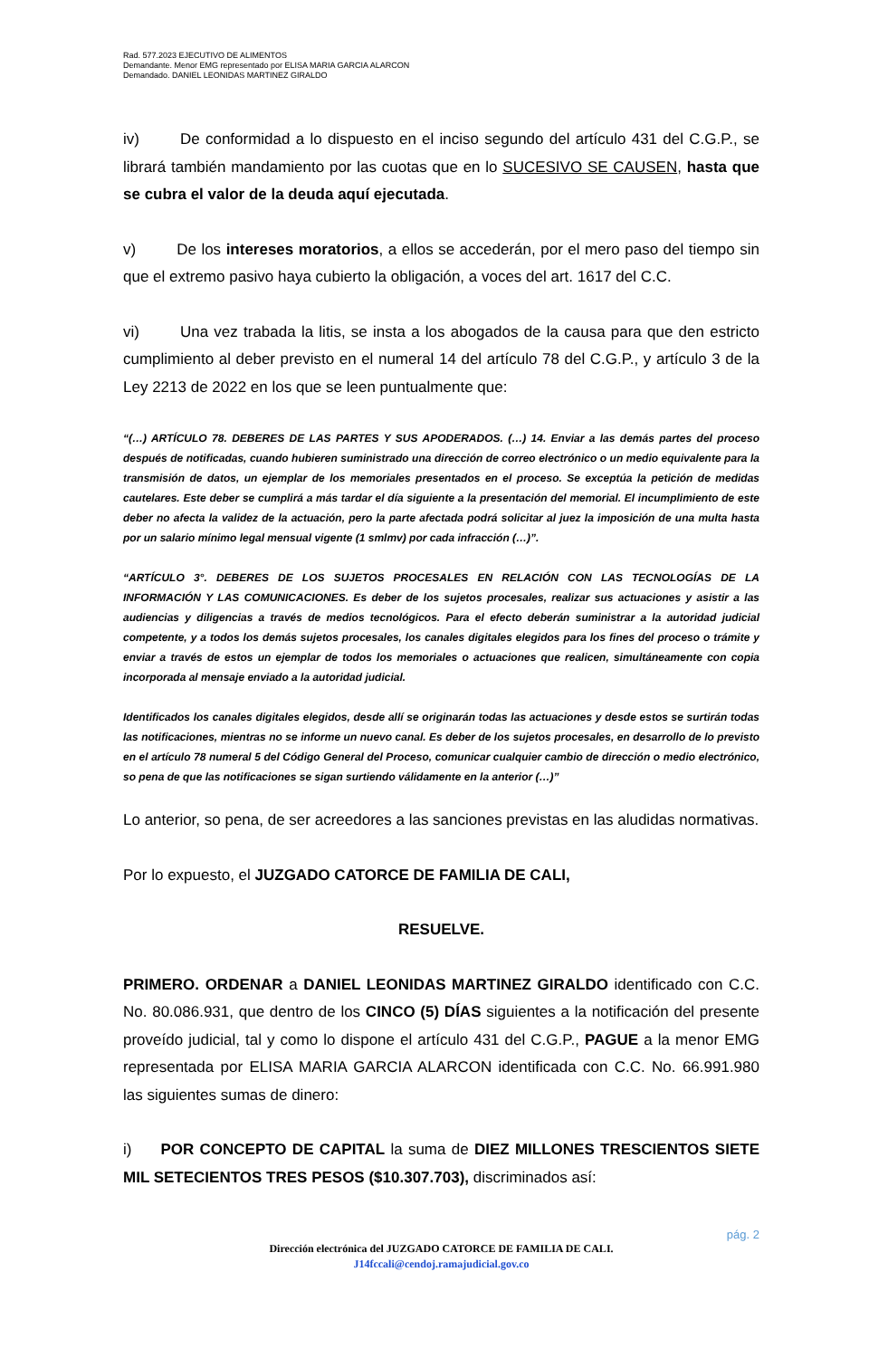Rad. 577.2023 EJECUTIVO DE ALIMENTOS
Demandante. Menor EMG representado por ELISA MARIA GARCIA ALARCON
Demandado. DANIEL LEONIDAS MARTINEZ GIRALDO
iv) De conformidad a lo dispuesto en el inciso segundo del artículo 431 del C.G.P., se librará también mandamiento por las cuotas que en lo SUCESIVO SE CAUSEN, hasta que se cubra el valor de la deuda aquí ejecutada.
v) De los intereses moratorios, a ellos se accederán, por el mero paso del tiempo sin que el extremo pasivo haya cubierto la obligación, a voces del art. 1617 del C.C.
vi) Una vez trabada la litis, se insta a los abogados de la causa para que den estricto cumplimiento al deber previsto en el numeral 14 del artículo 78 del C.G.P., y artículo 3 de la Ley 2213 de 2022 en los que se leen puntualmente que:
“(…) ARTÍCULO 78. DEBERES DE LAS PARTES Y SUS APODERADOS. (…) 14. Enviar a las demás partes del proceso después de notificadas, cuando hubieren suministrado una dirección de correo electrónico o un medio equivalente para la transmisión de datos, un ejemplar de los memoriales presentados en el proceso. Se exceptúa la petición de medidas cautelares. Este deber se cumplirá a más tardar el día siguiente a la presentación del memorial. El incumplimiento de este deber no afecta la validez de la actuación, pero la parte afectada podrá solicitar al juez la imposición de una multa hasta por un salario mínimo legal mensual vigente (1 smlmv) por cada infracción (…)”.
“ARTÍCULO 3°. DEBERES DE LOS SUJETOS PROCESALES EN RELACIÓN CON LAS TECNOLOGÍAS DE LA INFORMACIÓN Y LAS COMUNICACIONES. Es deber de los sujetos procesales, realizar sus actuaciones y asistir a las audiencias y diligencias a través de medios tecnológicos. Para el efecto deberán suministrar a la autoridad judicial competente, y a todos los demás sujetos procesales, los canales digitales elegidos para los fines del proceso o trámite y enviar a través de estos un ejemplar de todos los memoriales o actuaciones que realicen, simultáneamente con copia incorporada al mensaje enviado a la autoridad judicial.
Identificados los canales digitales elegidos, desde allí se originarán todas las actuaciones y desde estos se surtirán todas las notificaciones, mientras no se informe un nuevo canal. Es deber de los sujetos procesales, en desarrollo de lo previsto en el artículo 78 numeral 5 del Código General del Proceso, comunicar cualquier cambio de dirección o medio electrónico, so pena de que las notificaciones se sigan surtiendo válidamente en la anterior (…)”
Lo anterior, so pena, de ser acreedores a las sanciones previstas en las aludidas normativas.
Por lo expuesto, el JUZGADO CATORCE DE FAMILIA DE CALI,
RESUELVE.
PRIMERO. ORDENAR a DANIEL LEONIDAS MARTINEZ GIRALDO identificado con C.C. No. 80.086.931, que dentro de los CINCO (5) DÍAS siguientes a la notificación del presente proveído judicial, tal y como lo dispone el artículo 431 del C.G.P., PAGUE a la menor EMG representada por ELISA MARIA GARCIA ALARCON identificada con C.C. No. 66.991.980 las siguientes sumas de dinero:
i) POR CONCEPTO DE CAPITAL la suma de DIEZ MILLONES TRESCIENTOS SIETE MIL SETECIENTOS TRES PESOS ($10.307.703), discriminados así:
pág. 2
Dirección electrónica del JUZGADO CATORCE DE FAMILIA DE CALI.
J14fccali@cendoj.ramajudicial.gov.co